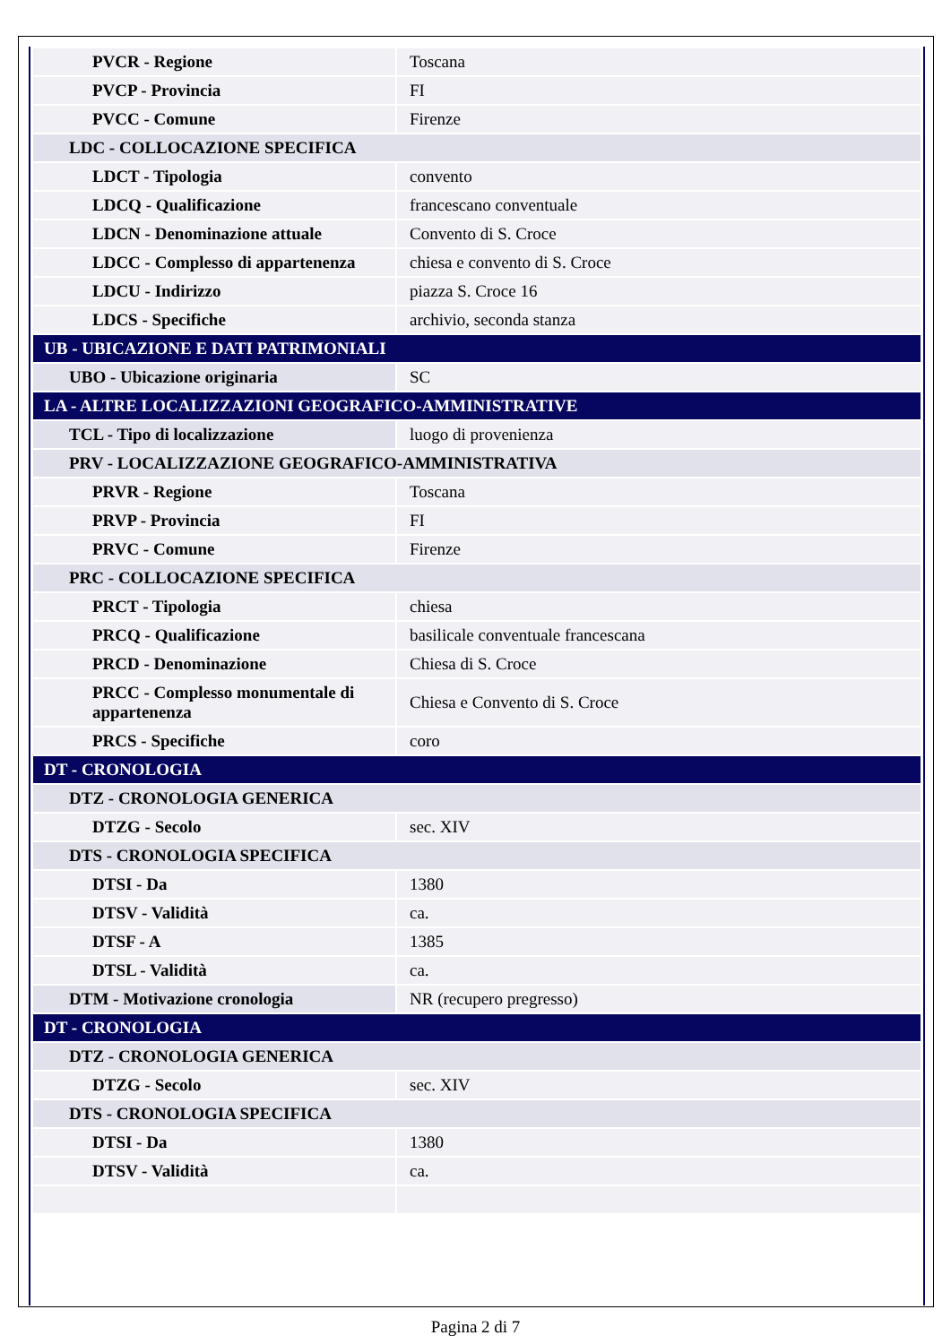| PVCR - Regione | Toscana |
| PVCP - Provincia | FI |
| PVCC - Comune | Firenze |
| LDC - COLLOCAZIONE SPECIFICA | |
| LDCT - Tipologia | convento |
| LDCQ - Qualificazione | francescano conventuale |
| LDCN - Denominazione attuale | Convento di S. Croce |
| LDCC - Complesso di appartenenza | chiesa e convento di S. Croce |
| LDCU - Indirizzo | piazza S. Croce 16 |
| LDCS - Specifiche | archivio, seconda stanza |
| UB - UBICAZIONE E DATI PATRIMONIALI | |
| UBO - Ubicazione originaria | SC |
| LA - ALTRE LOCALIZZAZIONI GEOGRAFICO-AMMINISTRATIVE | |
| TCL - Tipo di localizzazione | luogo di provenienza |
| PRV - LOCALIZZAZIONE GEOGRAFICO-AMMINISTRATIVA | |
| PRVR - Regione | Toscana |
| PRVP - Provincia | FI |
| PRVC - Comune | Firenze |
| PRC - COLLOCAZIONE SPECIFICA | |
| PRCT - Tipologia | chiesa |
| PRCQ - Qualificazione | basilicale conventuale francescana |
| PRCD - Denominazione | Chiesa di S. Croce |
| PRCC - Complesso monumentale di appartenenza | Chiesa e Convento di S. Croce |
| PRCS - Specifiche | coro |
| DT - CRONOLOGIA | |
| DTZ - CRONOLOGIA GENERICA | |
| DTZG - Secolo | sec. XIV |
| DTS - CRONOLOGIA SPECIFICA | |
| DTSI - Da | 1380 |
| DTSV - Validità | ca. |
| DTSF - A | 1385 |
| DTSL - Validità | ca. |
| DTM - Motivazione cronologia | NR (recupero pregresso) |
| DT - CRONOLOGIA | |
| DTZ - CRONOLOGIA GENERICA | |
| DTZG - Secolo | sec. XIV |
| DTS - CRONOLOGIA SPECIFICA | |
| DTSI - Da | 1380 |
| DTSV - Validità | ca. |
Pagina 2 di 7